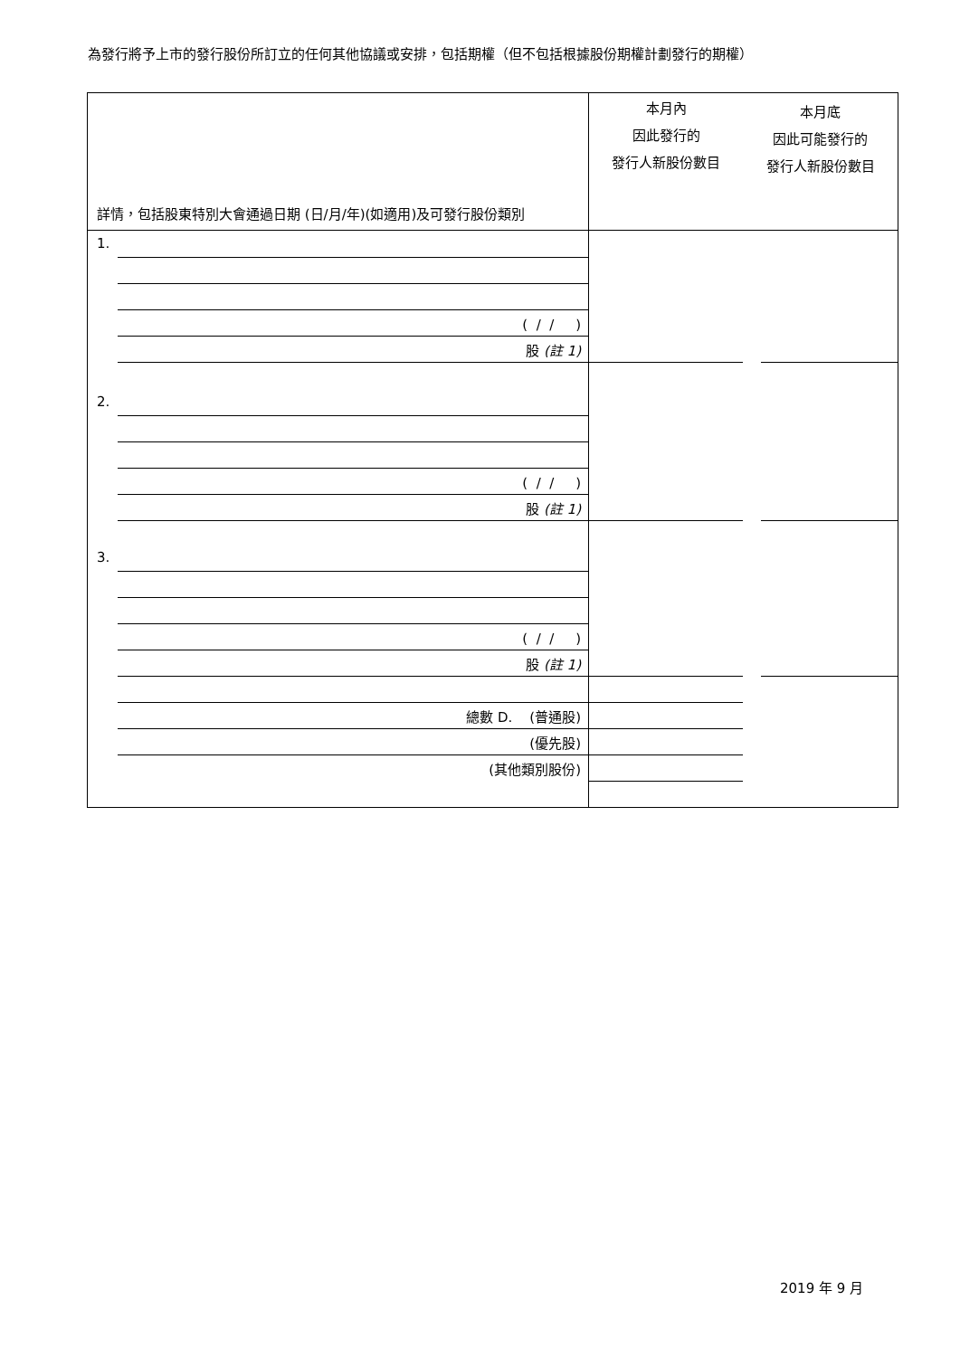為發行將予上市的發行股份所訂立的任何其他協議或安排，包括期權（但不包括根據股份期權計劃發行的期權）
| 詳情，包括股東特別大會通過日期 (日/月/年)(如適用)及可發行股份類別 | 本月內 因此發行的 發行人新股份數目 | 本月底 因此可能發行的 發行人新股份數目 |
| 1. ( / / ) 股 (註 1) | | |
| 2. ( / / ) 股 (註 1) | | |
| 3. ( / / ) 股 (註 1) | | |
| 總數 D. (普通股) (優先股) (其他類別股份) | | |
2019 年 9 月